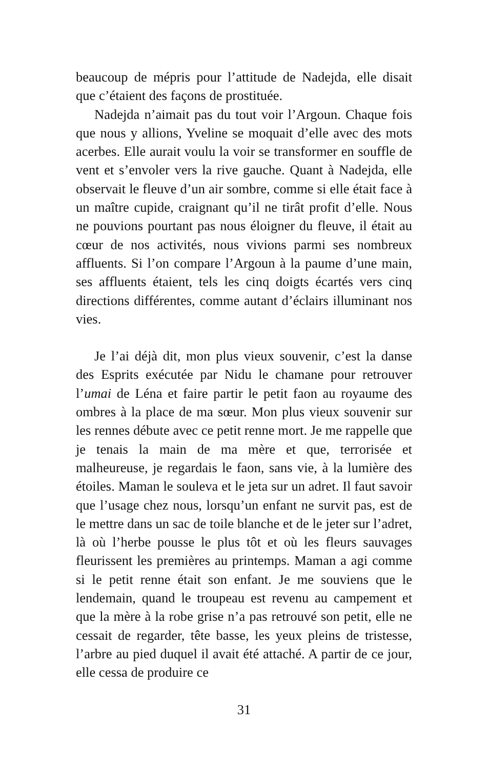beaucoup de mépris pour l’attitude de Nadejda, elle disait que c’étaient des façons de prostituée.
Nadejda n’aimait pas du tout voir l’Argoun. Chaque fois que nous y allions, Yveline se moquait d’elle avec des mots acerbes. Elle aurait voulu la voir se transformer en souffle de vent et s’envoler vers la rive gauche. Quant à Nadejda, elle observait le fleuve d’un air sombre, comme si elle était face à un maître cupide, craignant qu’il ne tirât profit d’elle. Nous ne pouvions pourtant pas nous éloigner du fleuve, il était au cœur de nos activités, nous vivions parmi ses nombreux affluents. Si l’on compare l’Argoun à la paume d’une main, ses affluents étaient, tels les cinq doigts écartés vers cinq directions différentes, comme autant d’éclairs illuminant nos vies.
Je l’ai déjà dit, mon plus vieux souvenir, c’est la danse des Esprits exécutée par Nidu le chamane pour retrouver l’umai de Léna et faire partir le petit faon au royaume des ombres à la place de ma sœur. Mon plus vieux souvenir sur les rennes débute avec ce petit renne mort. Je me rappelle que je tenais la main de ma mère et que, terrorisée et malheureuse, je regardais le faon, sans vie, à la lumière des étoiles. Maman le souleva et le jeta sur un adret. Il faut savoir que l’usage chez nous, lorsqu’un enfant ne survit pas, est de le mettre dans un sac de toile blanche et de le jeter sur l’adret, là où l’herbe pousse le plus tôt et où les fleurs sauvages fleurissent les premières au printemps. Maman a agi comme si le petit renne était son enfant. Je me souviens que le lendemain, quand le troupeau est revenu au campement et que la mère à la robe grise n’a pas retrouvé son petit, elle ne cessait de regarder, tête basse, les yeux pleins de tristesse, l’arbre au pied duquel il avait été attaché. A partir de ce jour, elle cessa de produire ce
31